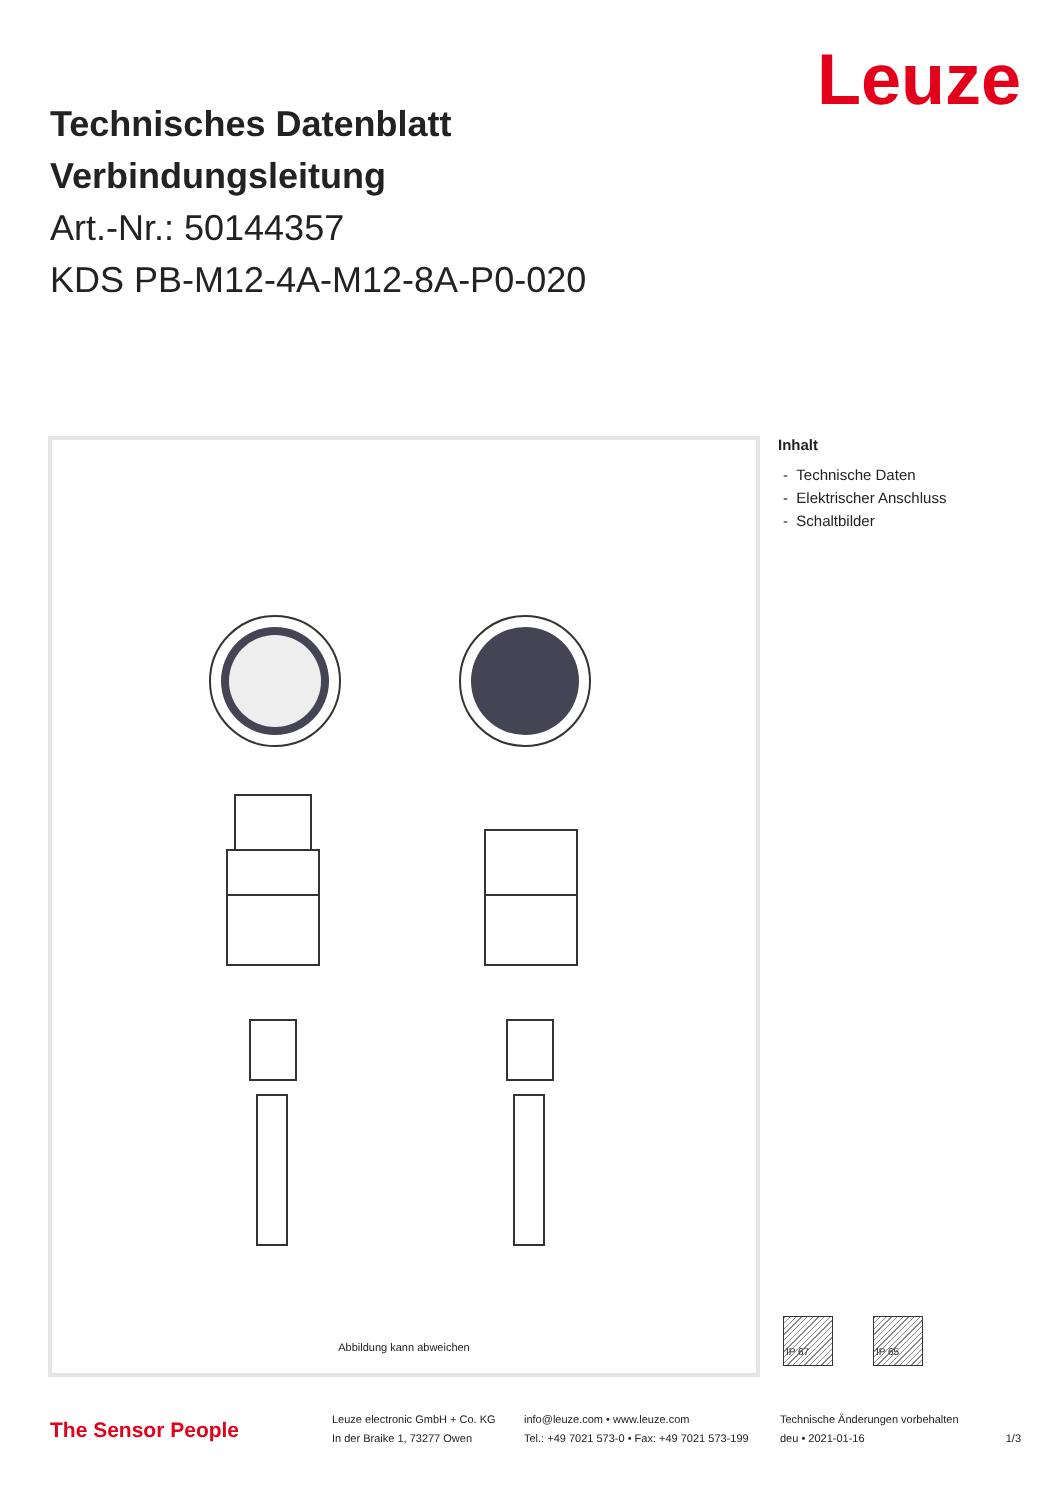Leuze
Technisches Datenblatt
Verbindungsleitung
Art.-Nr.: 50144357
KDS PB-M12-4A-M12-8A-P0-020
Abbildung kann abweichen
Inhalt
- Technische Daten
- Elektrischer Anschluss
- Schaltbilder
IP 67 IP 65
The Sensor People
Leuze electronic GmbH + Co. KG
In der Braike 1, 73277 Owen
info@leuze.com • www.leuze.com
Tel.: +49 7021 573-0 • Fax: +49 7021 573-199
Technische Änderungen vorbehalten
deu • 2021-01-16
1/3